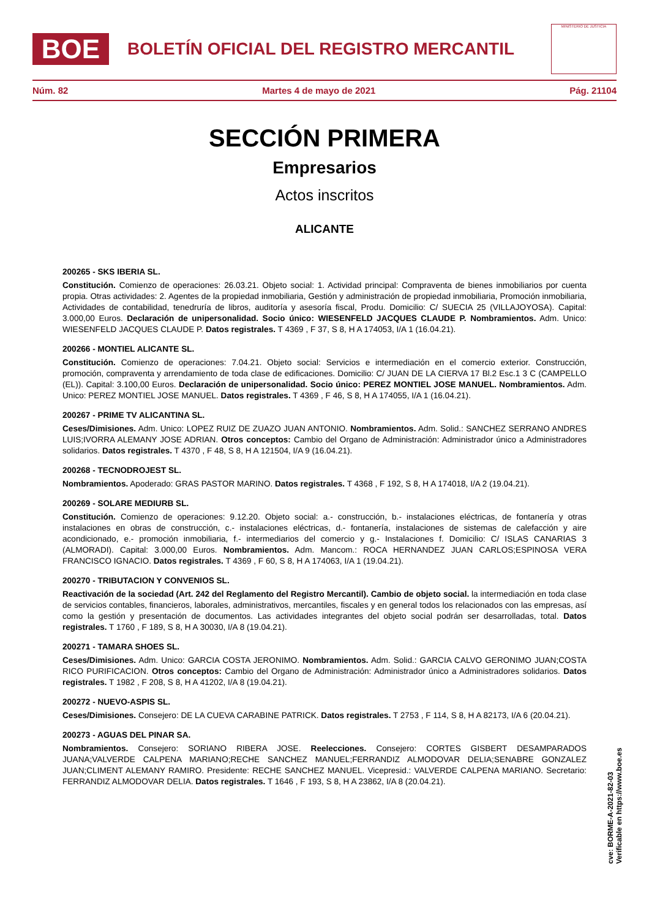BOE
BOLETÍN OFICIAL DEL REGISTRO MERCANTIL
MINISTERIO DE JUSTICIA
Núm. 82 Martes 4 de mayo de 2021 Pág. 21104
SECCIÓN PRIMERA
Empresarios
Actos inscritos
ALICANTE
200265 - SKS IBERIA SL.
Constitución. Comienzo de operaciones: 26.03.21. Objeto social: 1. Actividad principal: Compraventa de bienes inmobiliarios por cuenta propia. Otras actividades: 2. Agentes de la propiedad inmobiliaria, Gestión y administración de propiedad inmobiliaria, Promoción inmobiliaria, Actividades de contabilidad, tenedruría de libros, auditoría y asesoría fiscal, Produ. Domicilio: C/ SUECIA 25 (VILLAJOYOSA). Capital: 3.000,00 Euros. Declaración de unipersonalidad. Socio único: WIESENFELD JACQUES CLAUDE P. Nombramientos. Adm. Unico: WIESENFELD JACQUES CLAUDE P. Datos registrales. T 4369 , F 37, S 8, H A 174053, I/A 1 (16.04.21).
200266 - MONTIEL ALICANTE SL.
Constitución. Comienzo de operaciones: 7.04.21. Objeto social: Servicios e intermediación en el comercio exterior. Construcción, promoción, compraventa y arrendamiento de toda clase de edificaciones. Domicilio: C/ JUAN DE LA CIERVA 17 Bl.2 Esc.1 3 C (CAMPELLO (EL)). Capital: 3.100,00 Euros. Declaración de unipersonalidad. Socio único: PEREZ MONTIEL JOSE MANUEL. Nombramientos. Adm. Unico: PEREZ MONTIEL JOSE MANUEL. Datos registrales. T 4369 , F 46, S 8, H A 174055, I/A 1 (16.04.21).
200267 - PRIME TV ALICANTINA SL.
Ceses/Dimisiones. Adm. Unico: LOPEZ RUIZ DE ZUAZO JUAN ANTONIO. Nombramientos. Adm. Solid.: SANCHEZ SERRANO ANDRES LUIS;IVORRA ALEMANY JOSE ADRIAN. Otros conceptos: Cambio del Organo de Administración: Administrador único a Administradores solidarios. Datos registrales. T 4370 , F 48, S 8, H A 121504, I/A 9 (16.04.21).
200268 - TECNODROJEST SL.
Nombramientos. Apoderado: GRAS PASTOR MARINO. Datos registrales. T 4368 , F 192, S 8, H A 174018, I/A 2 (19.04.21).
200269 - SOLARE MEDIURB SL.
Constitución. Comienzo de operaciones: 9.12.20. Objeto social: a.- construcción, b.- instalaciones eléctricas, de fontanería y otras instalaciones en obras de construcción, c.- instalaciones eléctricas, d.- fontanería, instalaciones de sistemas de calefacción y aire acondicionado, e.- promoción inmobiliaria, f.- intermediarios del comercio y g.- Instalaciones f. Domicilio: C/ ISLAS CANARIAS 3 (ALMORADI). Capital: 3.000,00 Euros. Nombramientos. Adm. Mancom.: ROCA HERNANDEZ JUAN CARLOS;ESPINOSA VERA FRANCISCO IGNACIO. Datos registrales. T 4369 , F 60, S 8, H A 174063, I/A 1 (19.04.21).
200270 - TRIBUTACION Y CONVENIOS SL.
Reactivación de la sociedad (Art. 242 del Reglamento del Registro Mercantil). Cambio de objeto social. la intermediación en toda clase de servicios contables, financieros, laborales, administrativos, mercantiles, fiscales y en general todos los relacionados con las empresas, así como la gestión y presentación de documentos. Las actividades integrantes del objeto social podrán ser desarrolladas, total. Datos registrales. T 1760 , F 189, S 8, H A 30030, I/A 8 (19.04.21).
200271 - TAMARA SHOES SL.
Ceses/Dimisiones. Adm. Unico: GARCIA COSTA JERONIMO. Nombramientos. Adm. Solid.: GARCIA CALVO GERONIMO JUAN;COSTA RICO PURIFICACION. Otros conceptos: Cambio del Organo de Administración: Administrador único a Administradores solidarios. Datos registrales. T 1982 , F 208, S 8, H A 41202, I/A 8 (19.04.21).
200272 - NUEVO-ASPIS SL.
Ceses/Dimisiones. Consejero: DE LA CUEVA CARABINE PATRICK. Datos registrales. T 2753 , F 114, S 8, H A 82173, I/A 6 (20.04.21).
200273 - AGUAS DEL PINAR SA.
Nombramientos. Consejero: SORIANO RIBERA JOSE. Reelecciones. Consejero: CORTES GISBERT DESAMPARADOS JUANA;VALVERDE CALPENA MARIANO;RECHE SANCHEZ MANUEL;FERRANDIZ ALMODOVAR DELIA;SENABRE GONZALEZ JUAN;CLIMENT ALEMANY RAMIRO. Presidente: RECHE SANCHEZ MANUEL. Vicepresid.: VALVERDE CALPENA MARIANO. Secretario: FERRANDIZ ALMODOVAR DELIA. Datos registrales. T 1646 , F 193, S 8, H A 23862, I/A 8 (20.04.21).
cve: BORME-A-2021-82-03
Verificable en https://www.boe.es